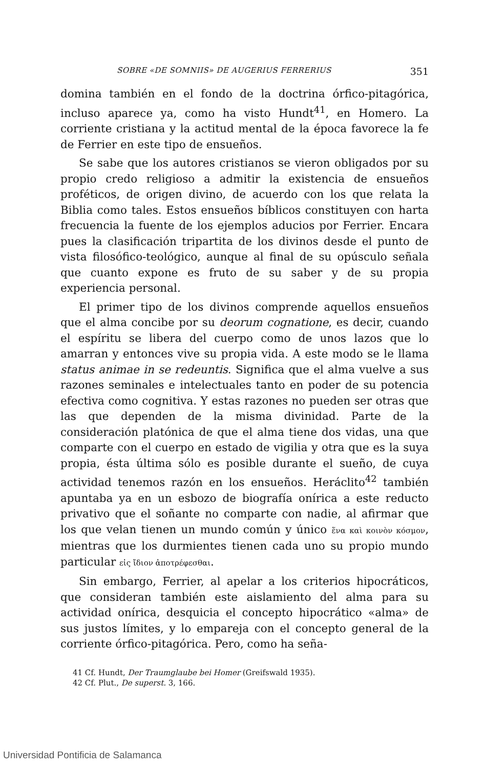SOBRE «DE SOMNIIS» DE AUGERIUS FERRERIUS 351
domina también en el fondo de la doctrina órfico-pitagórica, incluso aparece ya, como ha visto Hundt<sup>41</sup>, en Homero. La corriente cristiana y la actitud mental de la época favorece la fe de Ferrier en este tipo de ensueños.
Se sabe que los autores cristianos se vieron obligados por su propio credo religioso a admitir la existencia de ensueños proféticos, de origen divino, de acuerdo con los que relata la Biblia como tales. Estos ensueños bíblicos constituyen con harta frecuencia la fuente de los ejemplos aducios por Ferrier. Encara pues la clasificación tripartita de los divinos desde el punto de vista filosófico-teológico, aunque al final de su opúsculo señala que cuanto expone es fruto de su saber y de su propia experiencia personal.
El primer tipo de los divinos comprende aquellos ensueños que el alma concibe por su deorum cognatione, es decir, cuando el espíritu se libera del cuerpo como de unos lazos que lo amarran y entonces vive su propia vida. A este modo se le llama status animae in se redeuntis. Significa que el alma vuelve a sus razones seminales e intelectuales tanto en poder de su potencia efectiva como cognitiva. Y estas razones no pueden ser otras que las que dependen de la misma divinidad. Parte de la consideración platónica de que el alma tiene dos vidas, una que comparte con el cuerpo en estado de vigilia y otra que es la suya propia, ésta última sólo es posible durante el sueño, de cuya actividad tenemos razón en los ensueños. Heráclito<sup>42</sup> también apuntaba ya en un esbozo de biografía onírica a este reducto privativo que el soñante no comparte con nadie, al afirmar que los que velan tienen un mundo común y único ἕνα καὶ κοινὸν κόσμον, mientras que los durmientes tienen cada uno su propio mundo particular εἰς ἴδιον ἀποτρέφεσθαι.
Sin embargo, Ferrier, al apelar a los criterios hipocráticos, que consideran también este aislamiento del alma para su actividad onírica, desquicia el concepto hipocrático «alma» de sus justos límites, y lo empareja con el concepto general de la corriente órfico-pitagórica. Pero, como ha seña-
41 Cf. Hundt, Der Traumglaube bei Homer (Greifswald 1935).
42 Cf. Plut., De superst. 3, 166.
Universidad Pontificia de Salamanca